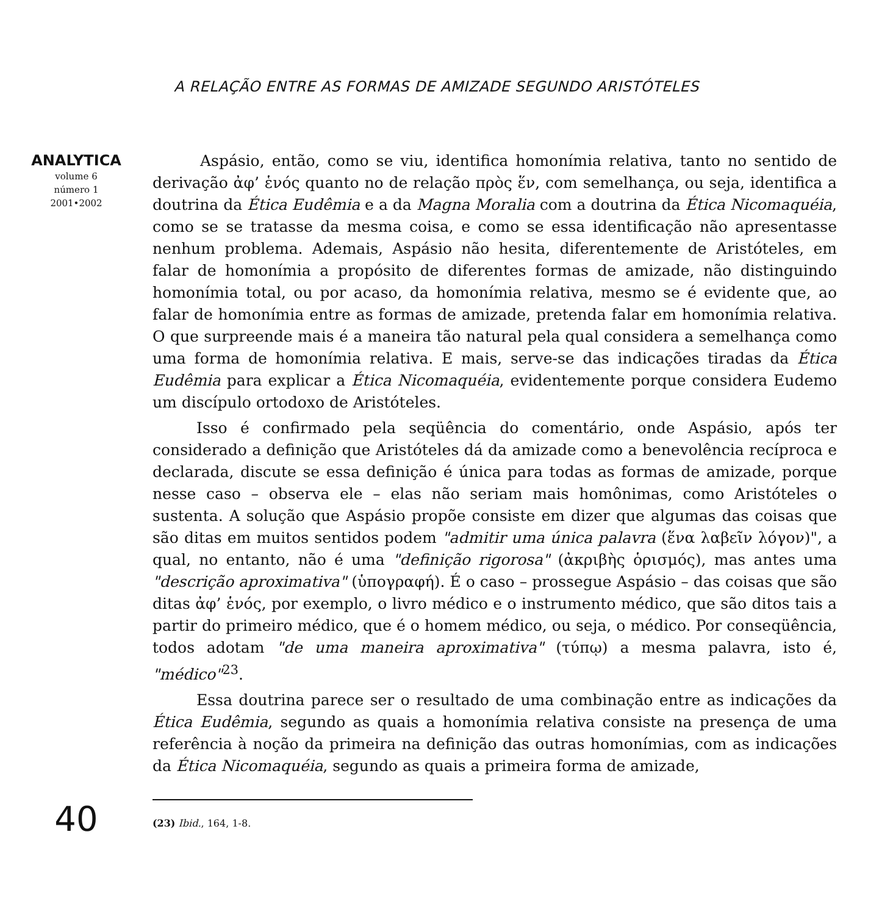A RELAÇÃO ENTRE AS FORMAS DE AMIZADE SEGUNDO ARISTÓTELES
ANALYTICA
volume 6
número 1
2001•2002
Aspásio, então, como se viu, identifica homonímia relativa, tanto no sentido de derivação ἀφ’ ἑνός quanto no de relação πρὸς ἕν, com semelhança, ou seja, identifica a doutrina da Ética Eudêmia e a da Magna Moralia com a doutrina da Ética Nicomaquéia, como se se tratasse da mesma coisa, e como se essa identificação não apresentasse nenhum problema. Ademais, Aspásio não hesita, diferentemente de Aristóteles, em falar de homonímia a propósito de diferentes formas de amizade, não distinguindo homonímia total, ou por acaso, da homonímia relativa, mesmo se é evidente que, ao falar de homonímia entre as formas de amizade, pretenda falar em homonímia relativa. O que surpreende mais é a maneira tão natural pela qual considera a semelhança como uma forma de homonímia relativa. E mais, serve-se das indicações tiradas da Ética Eudêmia para explicar a Ética Nicomaquéia, evidentemente porque considera Eudemo um discípulo ortodoxo de Aristóteles.
Isso é confirmado pela seqüência do comentário, onde Aspásio, após ter considerado a definição que Aristóteles dá da amizade como a benevolência recíproca e declarada, discute se essa definição é única para todas as formas de amizade, porque nesse caso – observa ele – elas não seriam mais homônimas, como Aristóteles o sustenta. A solução que Aspásio propõe consiste em dizer que algumas das coisas que são ditas em muitos sentidos podem "admitir uma única palavra (ἕνα λαβεῖν λόγον)", a qual, no entanto, não é uma "definição rigorosa" (ἀκριβὴς ὁρισμός), mas antes uma "descrição aproximativa" (ὑπογραφή). É o caso – prossegue Aspásio – das coisas que são ditas ἀφ’ ἑνός, por exemplo, o livro médico e o instrumento médico, que são ditos tais a partir do primeiro médico, que é o homem médico, ou seja, o médico. Por conseqüência, todos adotam "de uma maneira aproximativa" (τύπῳ) a mesma palavra, isto é, "médico"<sup>23</sup>.
Essa doutrina parece ser o resultado de uma combinação entre as indicações da Ética Eudêmia, segundo as quais a homonímia relativa consiste na presença de uma referência à noção da primeira na definição das outras homonímias, com as indicações da Ética Nicomaquéia, segundo as quais a primeira forma de amizade,
40
(23) Ibid., 164, 1-8.